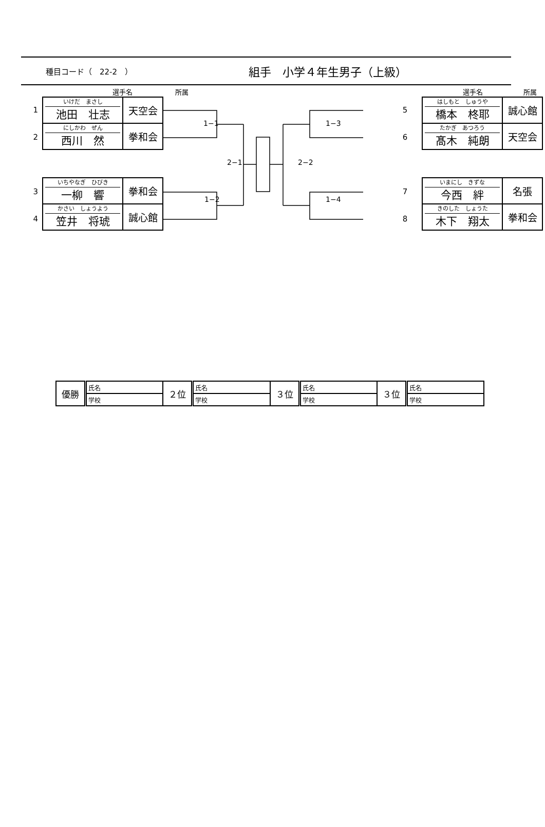種目コード（　22-2　） 組手　小学４年生男子（上級）
選手名 所属 選手名 所属
1
2
3
4
| いけだ まさし 池田 壮志 | 天空会 |
| にしかわ ぜん 西川 然 | 拳和会 |
| いちやなぎ ひびき 一柳 響 | 拳和会 |
| かさい しょうよう 笠井 将琥 | 誠心館 |
1−1 1−3
2−1 2−2
1−2 1−4
5
6
7
8
| はしもと しゅうや 橋本 柊耶 | 誠心館 |
| たかぎ あつろう 髙木 純朗 | 天空会 |
| いまにし きずな 今西 絆 | 名張 |
| きのした しょうた 木下 翔太 | 拳和会 |
| 優勝 | 氏名 | ２位 | 氏名 | ３位 | 氏名 | ３位 | 氏名 |
| | 学校 | | 学校 | | 学校 | | 学校 |